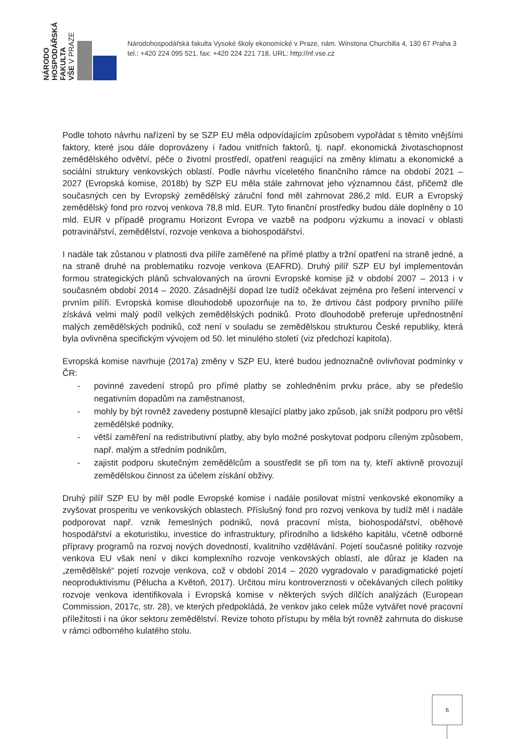NÁRODO
HOSPODÁŘSKÁ
FAKULTA
VŠE V PRAZE
Národohospodářská fakulta Vysoké školy ekonomické v Praze, nám. Winstona Churchilla 4, 130 67 Praha 3
tel.: +420 224 095 521, fax: +420 224 221 718, URL: http://nf.vse.cz
Podle tohoto návrhu nařízení by se SZP EU měla odpovídajícím způsobem vypořádat s těmito vnějšími faktory, které jsou dále doprovázeny i řadou vnitřních faktorů, tj. např. ekonomická životaschopnost zemědělského odvětví, péče o životní prostředí, opatření reagující na změny klimatu a ekonomické a sociální struktury venkovských oblastí. Podle návrhu víceletého finančního rámce na období 2021 – 2027 (Evropská komise, 2018b) by SZP EU měla stále zahrnovat jeho významnou část, přičemž dle současných cen by Evropský zemědělský záruční fond měl zahrnovat 286,2 mld. EUR a Evropský zemědělský fond pro rozvoj venkova 78,8 mld. EUR. Tyto finanční prostředky budou dále doplněny o 10 mld. EUR v případě programu Horizont Evropa ve vazbě na podporu výzkumu a inovací v oblasti potravinářství, zemědělství, rozvoje venkova a biohospodářství.
I nadále tak zůstanou v platnosti dva pilíře zaměřené na přímé platby a tržní opatření na straně jedné, a na straně druhé na problematiku rozvoje venkova (EAFRD). Druhý pilíř SZP EU byl implementován formou strategických plánů schvalovaných na úrovni Evropské komise již v období 2007 – 2013 i v současném období 2014 – 2020. Zásadnější dopad lze tudíž očekávat zejména pro řešení intervencí v prvním pilíři. Evropská komise dlouhodobě upozorňuje na to, že drtivou část podpory prvního pilíře získává velmi malý podíl velkých zemědělských podniků. Proto dlouhodobě preferuje upřednostnění malých zemědělských podniků, což není v souladu se zemědělskou strukturou České republiky, která byla ovlivněna specifickým vývojem od 50. let minulého století (viz předchozí kapitola).
Evropská komise navrhuje (2017a) změny v SZP EU, které budou jednoznačně ovlivňovat podmínky v ČR:
- povinné zavedení stropů pro přímé platby se zohledněním prvku práce, aby se předešlo negativním dopadům na zaměstnanost,
- mohly by být rovněž zavedeny postupně klesající platby jako způsob, jak snížit podporu pro větší zemědělské podniky,
- větší zaměření na redistributivní platby, aby bylo možné poskytovat podporu cíleným způsobem, např. malým a středním podnikům,
- zajistit podporu skutečným zemědělcům a soustředit se při tom na ty, kteří aktivně provozují zemědělskou činnost za účelem získání obživy.
Druhý pilíř SZP EU by měl podle Evropské komise i nadále posilovat místní venkovské ekonomiky a zvyšovat prosperitu ve venkovských oblastech. Příslušný fond pro rozvoj venkova by tudíž měl i nadále podporovat např. vznik řemeslných podniků, nová pracovní místa, biohospodářství, oběhové hospodářství a ekoturistiku, investice do infrastruktury, přírodního a lidského kapitálu, včetně odborné přípravy programů na rozvoj nových dovedností, kvalitního vzdělávání. Pojetí současné politiky rozvoje venkova EU však není v dikci komplexního rozvoje venkovských oblastí, ale důraz je kladen na „zemědělské“ pojetí rozvoje venkova, což v období 2014 – 2020 vygradovalo v paradigmatické pojetí neoproduktivismu (Pělucha a Květoň, 2017). Určitou míru kontroverznosti v očekávaných cílech politiky rozvoje venkova identifikovala i Evropská komise v některých svých dílčích analýzách (European Commission, 2017c, str. 28), ve kterých předpokládá, že venkov jako celek může vytvářet nové pracovní příležitosti i na úkor sektoru zemědělství. Revize tohoto přístupu by měla být rovněž zahrnuta do diskuse v rámci odborného kulatého stolu.
6